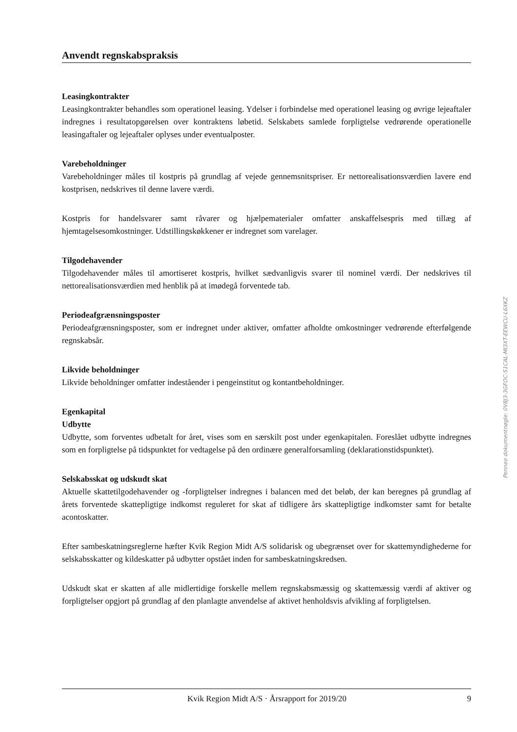Anvendt regnskabspraksis
Leasingkontrakter
Leasingkontrakter behandles som operationel leasing. Ydelser i forbindelse med operationel leasing og øvrige lejeaftaler indregnes i resultatopgørelsen over kontraktens løbetid. Selskabets samlede forpligtelse vedrørende operationelle leasingaftaler og lejeaftaler oplyses under eventualposter.
Varebeholdninger
Varebeholdninger måles til kostpris på grundlag af vejede gennemsnitspriser. Er nettorealisationsværdien lavere end kostprisen, nedskrives til denne lavere værdi.
Kostpris for handelsvarer samt råvarer og hjælpematerialer omfatter anskaffelsespris med tillæg af hjemtagelsesomkostninger. Udstillingskøkkener er indregnet som varelager.
Tilgodehavender
Tilgodehavender måles til amortiseret kostpris, hvilket sædvanligvis svarer til nominel værdi. Der nedskrives til nettorealisationsværdien med henblik på at imødegå forventede tab.
Periodeafgrænsningsposter
Periodeafgrænsningsposter, som er indregnet under aktiver, omfatter afholdte omkostninger vedrørende efterfølgende regnskabsår.
Likvide beholdninger
Likvide beholdninger omfatter indeståender i pengeinstitut og kontantbeholdninger.
Egenkapital
Udbytte
Udbytte, som forventes udbetalt for året, vises som en særskilt post under egenkapitalen. Foreslået udbytte indregnes som en forpligtelse på tidspunktet for vedtagelse på den ordinære generalforsamling (deklarationstidspunktet).
Selskabsskat og udskudt skat
Aktuelle skattetilgodehavender og -forpligtelser indregnes i balancen med det beløb, der kan beregnes på grundlag af årets forventede skattepligtige indkomst reguleret for skat af tidligere års skattepligtige indkomster samt for betalte acontoskatter.
Efter sambeskatningsreglerne hæfter Kvik Region Midt A/S solidarisk og ubegrænset over for skattemyndighederne for selskabsskatter og kildeskatter på udbytter opstået inden for sambeskatningskredsen.
Udskudt skat er skatten af alle midlertidige forskelle mellem regnskabsmæssig og skattemæssig værdi af aktiver og forpligtelser opgjort på grundlag af den planlagte anvendelse af aktivet henholdsvis afvikling af forpligtelsen.
Kvik Region Midt A/S · Årsrapport for 2019/20 9
Penneo dokumentnøgle: 0V8J3-3GFOC-S1CAL-MI3XT-EEWCU-L6XKZ